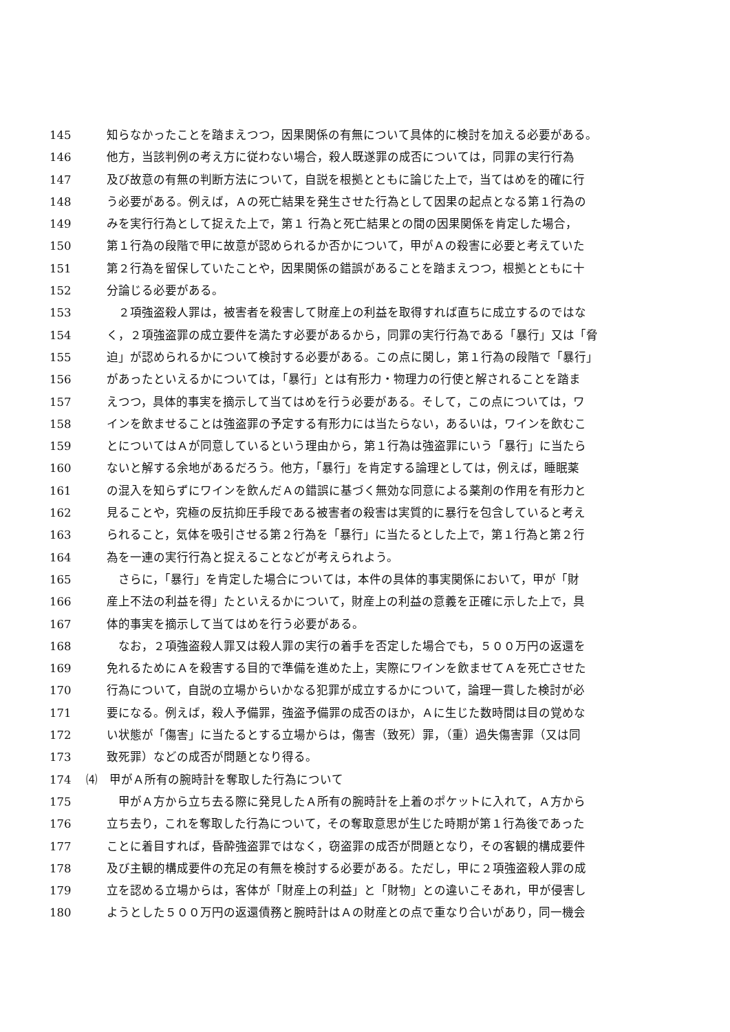145 知らなかったことを踏まえつつ，因果関係の有無について具体的に検討を加える必要がある。
146 他方，当該判例の考え方に従わない場合，殺人既遂罪の成否については，同罪の実行行為
147 及び故意の有無の判断方法について，自説を根拠とともに論じた上で，当てはめを的確に行
148 う必要がある。例えば，Ａの死亡結果を発生させた行為として因果の起点となる第１行為の
149 みを実行行為として捉えた上で，第１ 行為と死亡結果との間の因果関係を肯定した場合，
150 第１行為の段階で甲に故意が認められるか否かについて，甲がＡの殺害に必要と考えていた
151 第２行為を留保していたことや，因果関係の錯誤があることを踏まえつつ，根拠とともに十
152 分論じる必要がある。
153　２項強盗殺人罪は，被害者を殺害して財産上の利益を取得すれば直ちに成立するのではな
154 く，２項強盗罪の成立要件を満たす必要があるから，同罪の実行行為である「暴行」又は「脅
155 迫」が認められるかについて検討する必要がある。この点に関し，第１行為の段階で「暴行」
156 があったといえるかについては，「暴行」とは有形力・物理力の行使と解されることを踏ま
157 えつつ，具体的事実を摘示して当てはめを行う必要がある。そして，この点については，ワ
158 インを飲ませることは強盗罪の予定する有形力には当たらない，あるいは，ワインを飲むこ
159 とについてはＡが同意しているという理由から，第１行為は強盗罪にいう「暴行」に当たら
160 ないと解する余地があるだろう。他方，「暴行」を肯定する論理としては，例えば，睡眠薬
161 の混入を知らずにワインを飲んだＡの錯誤に基づく無効な同意による薬剤の作用を有形力と
162 見ることや，究極の反抗抑圧手段である被害者の殺害は実質的に暴行を包含していると考え
163 られること，気体を吸引させる第２行為を「暴行」に当たるとした上で，第１行為と第２行
164 為を一連の実行行為と捉えることなどが考えられよう。
165　さらに，「暴行」を肯定した場合については，本件の具体的事実関係において，甲が「財
166 産上不法の利益を得」たといえるかについて，財産上の利益の意義を正確に示した上で，具
167 体的事実を摘示して当てはめを行う必要がある。
168　なお，２項強盗殺人罪又は殺人罪の実行の着手を否定した場合でも，５００万円の返還を
169 免れるためにＡを殺害する目的で準備を進めた上，実際にワインを飲ませてＡを死亡させた
170 行為について，自説の立場からいかなる犯罪が成立するかについて，論理一貫した検討が必
171 要になる。例えば，殺人予備罪，強盗予備罪の成否のほか，Ａに生じた数時間は目の覚めな
172 い状態が「傷害」に当たるとする立場からは，傷害（致死）罪，（重）過失傷害罪（又は同
173 致死罪）などの成否が問題となり得る。
174 ⑷　甲がＡ所有の腕時計を奪取した行為について
175　甲がＡ方から立ち去る際に発見したＡ所有の腕時計を上着のポケットに入れて，Ａ方から
176 立ち去り，これを奪取した行為について，その奪取意思が生じた時期が第１行為後であった
177 ことに着目すれば，昏酔強盗罪ではなく，窃盗罪の成否が問題となり，その客観的構成要件
178 及び主観的構成要件の充足の有無を検討する必要がある。ただし，甲に２項強盗殺人罪の成
179 立を認める立場からは，客体が「財産上の利益」と「財物」との違いこそあれ，甲が侵害し
180 ようとした５００万円の返還債務と腕時計はＡの財産との点で重なり合いがあり，同一機会